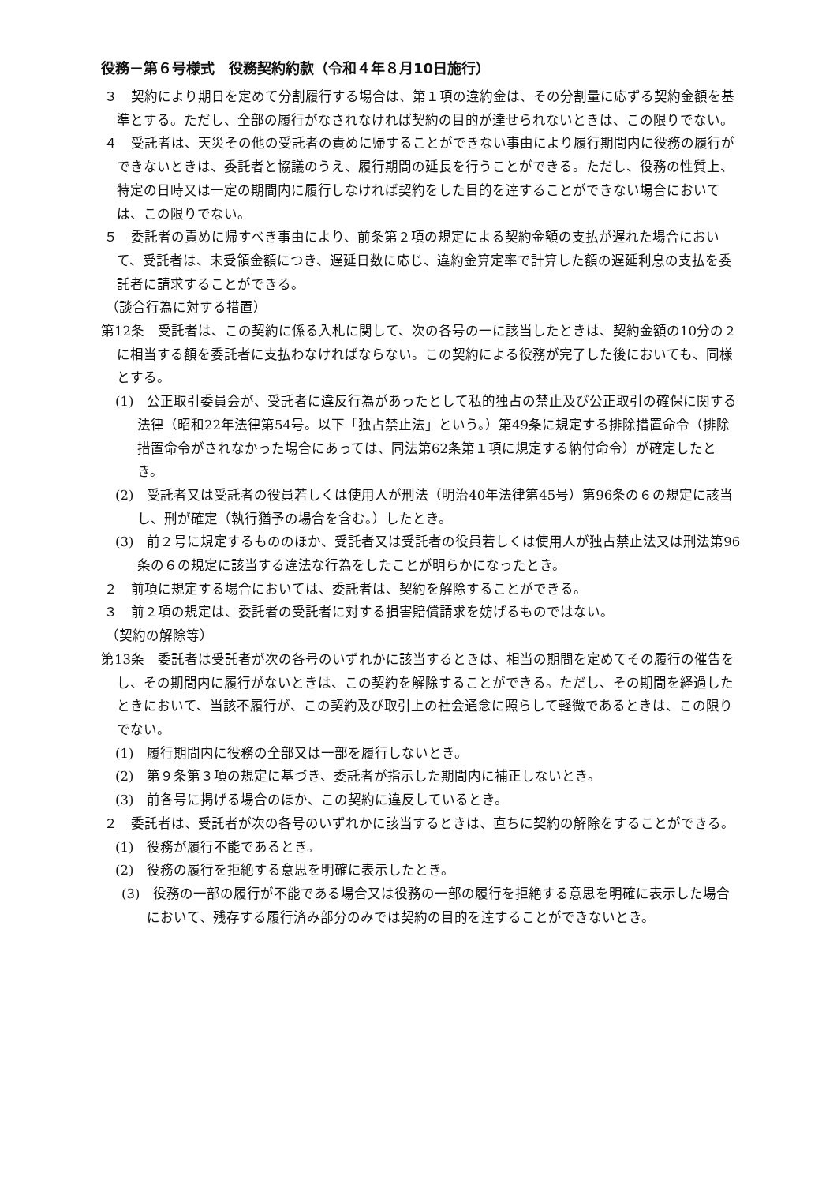役務－第６号様式　役務契約約款（令和４年８月10日施行）
３　契約により期日を定めて分割履行する場合は、第１項の違約金は、その分割量に応ずる契約金額を基準とする。ただし、全部の履行がなされなければ契約の目的が達せられないときは、この限りでない。
４　受託者は、天災その他の受託者の責めに帰することができない事由により履行期間内に役務の履行ができないときは、委託者と協議のうえ、履行期間の延長を行うことができる。ただし、役務の性質上、特定の日時又は一定の期間内に履行しなければ契約をした目的を達することができない場合においては、この限りでない。
５　委託者の責めに帰すべき事由により、前条第２項の規定による契約金額の支払が遅れた場合において、受託者は、未受領金額につき、遅延日数に応じ、違約金算定率で計算した額の遅延利息の支払を委託者に請求することができる。
（談合行為に対する措置）
第12条　受託者は、この契約に係る入札に関して、次の各号の一に該当したときは、契約金額の10分の２に相当する額を委託者に支払わなければならない。この契約による役務が完了した後においても、同様とする。
(1)　公正取引委員会が、受託者に違反行為があったとして私的独占の禁止及び公正取引の確保に関する法律（昭和22年法律第54号。以下「独占禁止法」という。）第49条に規定する排除措置命令（排除措置命令がされなかった場合にあっては、同法第62条第１項に規定する納付命令）が確定したとき。
(2)　受託者又は受託者の役員若しくは使用人が刑法（明治40年法律第45号）第96条の６の規定に該当し、刑が確定（執行猶予の場合を含む。）したとき。
(3)　前２号に規定するもののほか、受託者又は受託者の役員若しくは使用人が独占禁止法又は刑法第96条の６の規定に該当する違法な行為をしたことが明らかになったとき。
２　前項に規定する場合においては、委託者は、契約を解除することができる。
３　前２項の規定は、委託者の受託者に対する損害賠償請求を妨げるものではない。
（契約の解除等）
第13条　委託者は受託者が次の各号のいずれかに該当するときは、相当の期間を定めてその履行の催告をし、その期間内に履行がないときは、この契約を解除することができる。ただし、その期間を経過したときにおいて、当該不履行が、この契約及び取引上の社会通念に照らして軽微であるときは、この限りでない。
(1)　履行期間内に役務の全部又は一部を履行しないとき。
(2)　第９条第３項の規定に基づき、委託者が指示した期間内に補正しないとき。
(3)　前各号に掲げる場合のほか、この契約に違反しているとき。
２　委託者は、受託者が次の各号のいずれかに該当するときは、直ちに契約の解除をすることができる。
(1)　役務が履行不能であるとき。
(2)　役務の履行を拒絶する意思を明確に表示したとき。
(3)　役務の一部の履行が不能である場合又は役務の一部の履行を拒絶する意思を明確に表示した場合において、残存する履行済み部分のみでは契約の目的を達することができないとき。